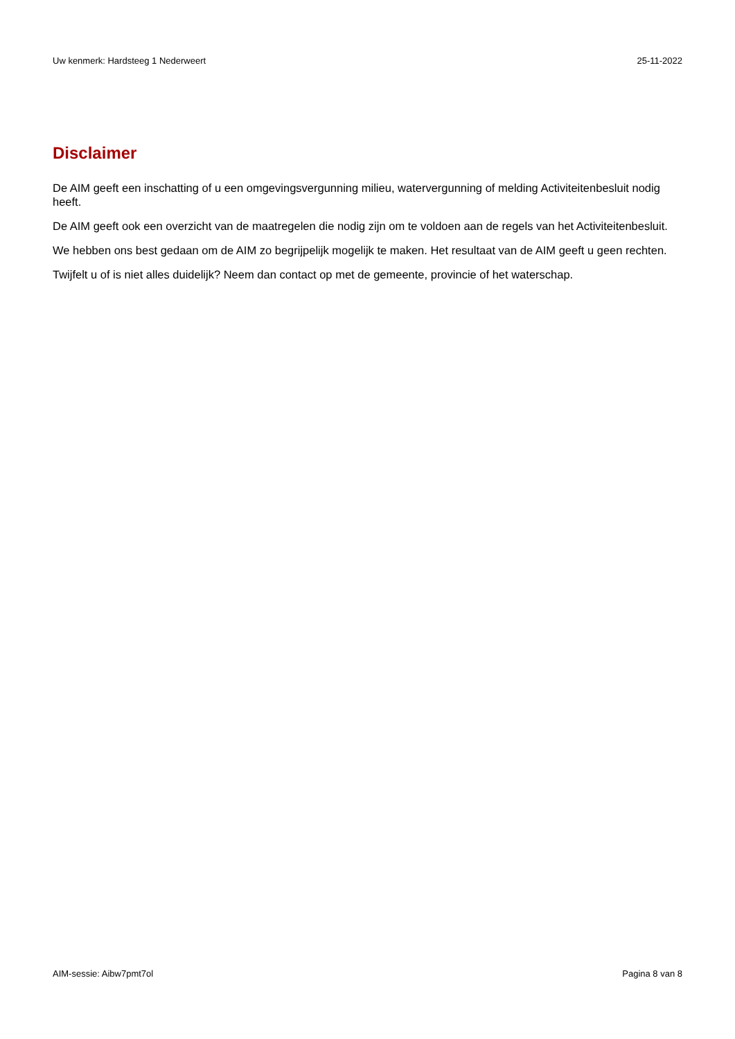Uw kenmerk: Hardsteeg 1 Nederweert 25-11-2022
Disclaimer
De AIM geeft een inschatting of u een omgevingsvergunning milieu, watervergunning of melding Activiteitenbesluit nodig heeft.
De AIM geeft ook een overzicht van de maatregelen die nodig zijn om te voldoen aan de regels van het Activiteitenbesluit.
We hebben ons best gedaan om de AIM zo begrijpelijk mogelijk te maken. Het resultaat van de AIM geeft u geen rechten.
Twijfelt u of is niet alles duidelijk? Neem dan contact op met de gemeente, provincie of het waterschap.
AIM-sessie: Aibw7pmt7ol Pagina 8 van 8